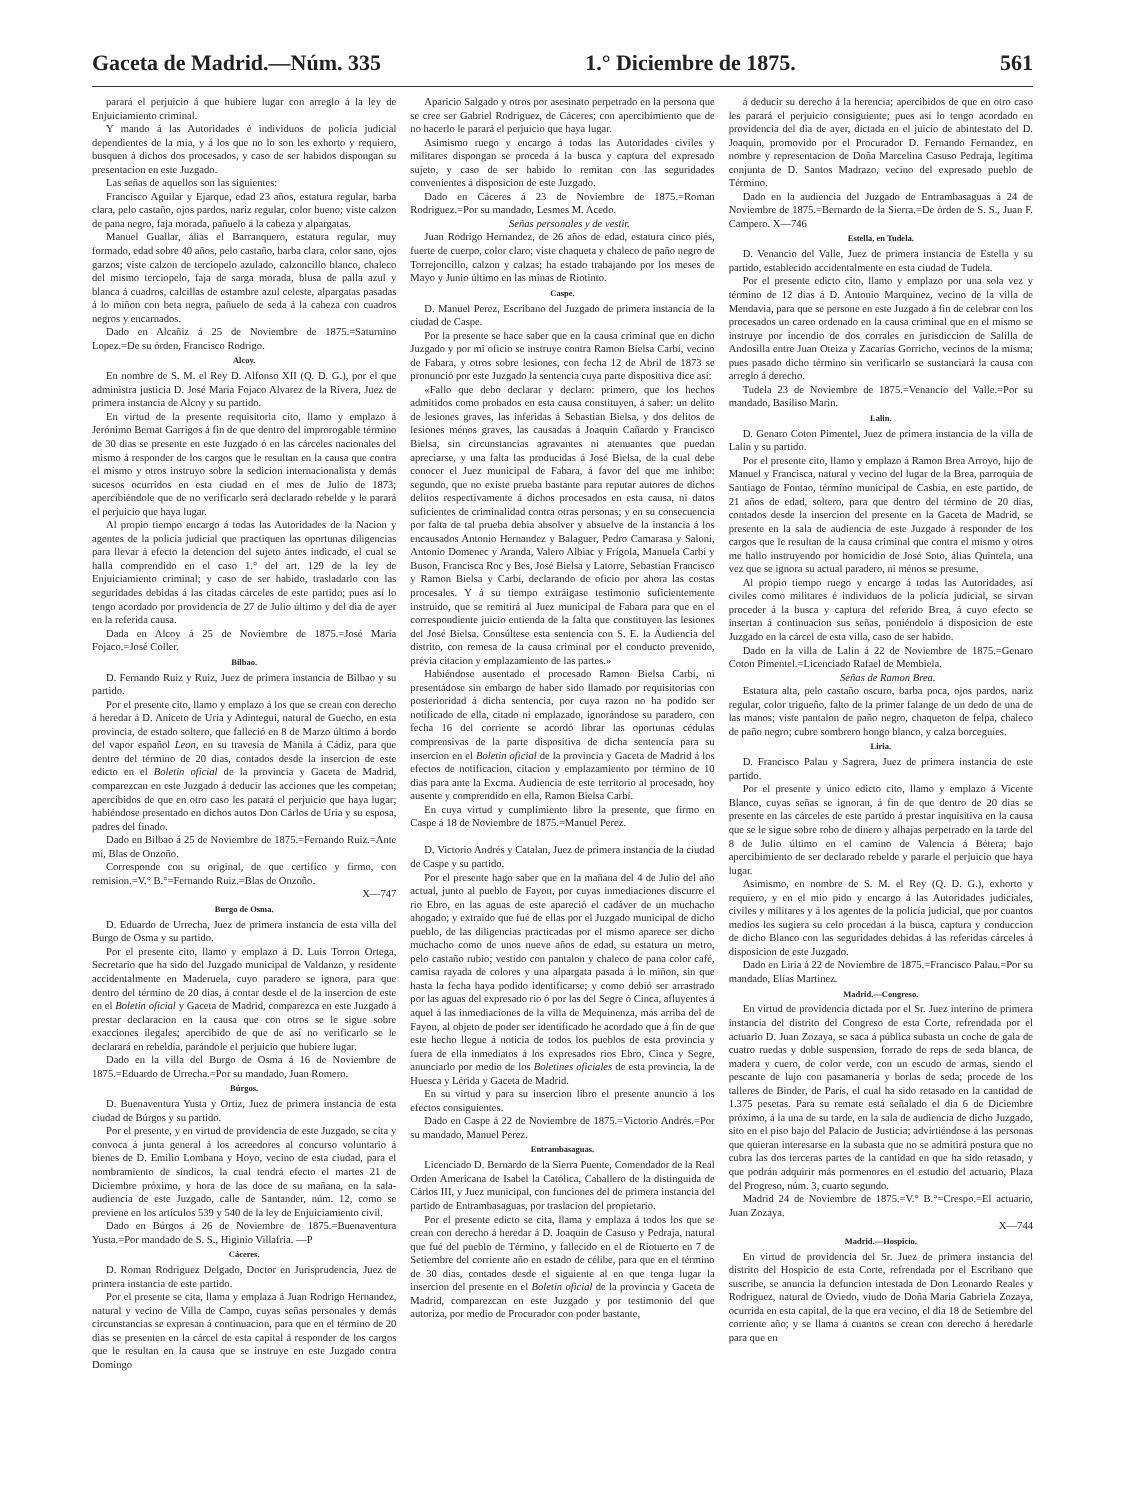Gaceta de Madrid.—Núm. 335 1.° Diciembre de 1875. 561
parará el perjuicio á que hubiere lugar con arreglo á la ley de Enjuiciamiento criminal.
Y mando á las Autoridades é individuos de policía judicial dependientes de la mia, y á los que no lo son les exhorto y requiero, busquen á dichos dos procesados, y caso de ser habidos dispongan su presentacion en este Juzgado.
Las señas de aquellos son las siguientes:
Francisco Aguilar y Ejarque, edad 23 años, estatura regular, barba clara, pelo castaño, ojos pardos, nariz regular, color bueno; viste calzon de pana negro, faja morada, pañuelo á la cabeza y alpargatas.
Manuel Guallar, álias el Barranquero, estatura regular, muy formado, edad sobre 40 años, pelo castaño, barba clara, color sano, ojos garzos; viste calzon de terciopelo azulado, calzoncillo blanco, chaleco del mismo terciopelo, faja de sarga morada, blusa de palla azul y blanca á cuadros, calcillas de estambre azul celeste, alpargatas pasadas á lo miñon con beta negra, pañuelo de seda á la cabeza con cuadros negros y encarnados.
Dado en Alcañiz á 25 de Noviembre de 1875.=Saturnino Lopez.=De su órden, Francisco Rodrigo.
Alcoy.
En nombre de S. M. el Rey D. Alfonso XII (Q. D. G.), por el que administra justicia D. José María Fojaco Alvarez de la Rivera, Juez de primera instancia de Alcoy y su partido.
En virtud de la presente requisitoria cito, llamo y emplazo á Jerónimo Bernat Garrigos á fin de que dentro del improrogable término de 30 dias se presente en este Juzgado ó en las cárceles nacionales del mismo á responder de los cargos que le resultan en la causa que contra el mismo y otros instruyo sobre la sedicion internacionalista y demás sucesos ocurridos en esta ciudad en el mes de Julio de 1873; apercibiéndole que de no verificarlo será declarado rebelde y le parará el perjuicio que haya lugar.
Al propio tiempo encargo á todas las Autoridades de la Nacion y agentes de la policía judicial que practiquen las oportunas diligencias para llevar á efecto la detencion del sujeto ántes indicado, el cual se halla comprendido en el caso 1.° del art. 129 de la ley de Enjuiciamiento criminal; y caso de ser habido, trasladarlo con las seguridades debidas á las citadas cárceles de este partido; pues así lo tengo acordado por providencia de 27 de Julio último y del dia de ayer en la referida causa.
Dada en Alcoy á 25 de Noviembre de 1875.=José María Fojaco.=José Coller.
Bilbao.
D. Fernando Ruiz y Ruiz, Juez de primera instancia de Bilbao y su partido.
Por el presente cito, llamo y emplazo á los que se crean con derecho á heredar á D. Aniceto de Uría y Adíntegui, natural de Guecho, en esta provincia, de estado soltero, que falleció en 8 de Marzo último á bordo del vapor español Leon, en su travesía de Manila á Cádiz, para que dentro del término de 20 dias, contados desde la insercion de este edicto en el Boletin oficial de la provincia y Gaceta de Madrid, comparezcan en este Juzgado á deducir las acciones que les competan; apercibidos de que en otro caso les parará el perjuicio que haya lugar; habiéndose presentado en dichos autos Don Cárlos de Uría y su esposa, padres del finado.
Dado en Bilbao á 25 de Noviembre de 1875.=Fernando Ruiz.=Ante mí, Blas de Onzoño.
Corresponde con su original, de que certifico y firmo, con remision.=V.° B.°=Fernando Ruiz.=Blas de Onzoño.
X—747
Burgo de Osma.
D. Eduardo de Urrecha, Juez de primera instancia de esta villa del Burgo de Osma y su partido.
Por el presente cito, llamo y emplazo á D. Luis Torron Ortega, Secretario que ha sido del Juzgado municipal de Valdanzo, y residente accidentalmente en Maderuela, cuyo paradero se ignora, para que dentro del término de 20 dias, á contar desde el de la insercion de este en el Boletin oficial y Gaceta de Madrid, comparezca en este Juzgado á prestar declaracion en la causa que con otros se le sigue sobre exacciones ilegales; apercibido de que de así no verificarlo se le declarará en rebeldía, parándole el perjuicio que hubiere lugar.
Dado en la villa del Burgo de Osma á 16 de Noviembre de 1875.=Eduardo de Urrecha.=Por su mandado, Juan Romero.
Búrgos.
D. Buenaventura Yusta y Ortiz, Juez de primera instancia de esta ciudad de Búrgos y su partido.
Por el presente, y en virtud de providencia de este Juzgado, se cita y convoca á junta general á los acreedores al concurso voluntario á bienes de D. Emilio Lombana y Hoyo, vecino de esta ciudad, para el nombramiento de síndicos, la cual tendrá efecto el martes 21 de Diciembre próximo, y hora de las doce de su mañana, en la sala-audiencia de este Juzgado, calle de Santander, núm. 12, como se previene en los artículos 539 y 540 de la ley de Enjuiciamiento civil.
Dado en Búrgos á 26 de Noviembre de 1875.=Buenaventura Yusta.=Por mandado de S. S., Higinio Villafria. —P
Cáceres.
D. Roman Rodriguez Delgado, Doctor en Jurisprudencia, Juez de primera instancia de este partido.
Por el presente se cita, llama y emplaza á Juan Rodrigo Hernandez, natural y vecino de Villa de Campo, cuyas señas personales y demás circunstancias se expresan á continuacion, para que en el término de 20 dias se presenten en la cárcel de esta capital á responder de los cargos que le resultan en la causa que se instruye en este Juzgado contra Domingo
Aparicio Salgado y otros por asesinato perpetrado en la persona que se cree ser Gabriel Rodriguez, de Cáceres; con apercibimiento que de no hacerlo le parará el perjuicio que haya lugar.
Asimismo ruego y encargo á todas las Autoridades civiles y militares dispongan se proceda á la busca y captura del expresado sujeto, y caso de ser habido lo remitan con las seguridades convenientes á disposicion de este Juzgado.
Dado en Cáceres á 23 de Noviembre de 1875.=Roman Rodriguez.=Por su mandado, Lesmes M. Acedo.
Señas personales y de vestir.
Juan Rodrigo Hernandez, de 26 años de edad, estatura cinco piés, fuerte de cuerpo, color claro; viste chaqueta y chaleco de paño negro de Torrejoncillo, calzon y calzas; ha estado trabajando por los meses de Mayo y Junio último en las minas de Riotinto.
Caspe.
D. Manuel Perez, Escribano del Juzgado de primera instancia de la ciudad de Caspe.
Por la presente se hace saber que en la causa criminal que en dicho Juzgado y por mi oficio se instruye contra Ramon Bielsa Carbí, vecino de Fabara, y otros sobre lesiones, con fecha 12 de Abril de 1873 se pronunció por este Juzgado la sentencia cuya parte dispositiva dice así:
«Fallo que debo declarar y declaro: primero, que los hechos admitidos como probados en esta causa constituyen, á saber: un delito de lesiones graves, las inferidas á Sebastian Bielsa, y dos delitos de lesiones ménos graves, las causadas á Joaquin Cañardo y Francisco Bielsa, sin circunstancias agravantes ni atenuantes que puedan apreciarse, y una falta las producidas á José Bielsa, de la cual debe conocer el Juez municipal de Fabara, á favor del que me inhibo: segundo, que no existe prueba bastante para reputar autores de dichos delitos respectivamente á dichos procesados en esta causa, ni datos suficientes de criminalidad contra otras personas; y en su consecuencia por falta de tal prueba debia absolver y absuelve de la instancia á los encausados Antonio Hernandez y Balaguer, Pedro Camarasa y Saloni, Antonio Domenec y Aranda, Valero Albiac y Frígola, Manuela Carbí y Buson, Francisca Roc y Bes, José Bielsa y Latorre, Sebastian Francisco y Ramon Bielsa y Carbí, declarando de oficio por ahora las costas procesales. Y á su tiempo extráigase testimonio suficientemente instruido, que se remitirá al Juez municipal de Fabara para que en el correspondiente juicio entienda de la falta que constituyen las lesiones del José Bielsa. Consúltese esta sentencia con S. E. la Audiencia del distrito, con remesa de la causa criminal por el conducto prevenido, prévia citacion y emplazamiento de las partes.»
Habiéndose ausentado el procesado Ramon Bielsa Carbí, ni presentádose sin embargo de haber sido llamado por requisitorias con posterioridad á dicha sentencia, por cuya razon no ha podido ser notificado de ella, citado ni emplazado, ignorándose su paradero, con fecha 16 del corriente se acordó librar las oportunas cédulas comprensivas de la parte dispositiva de dicha sentencia para su insercion en el Boletin oficial de la provincia y Gaceta de Madrid á los efectos de notificacion, citacion y emplazamiento por término de 10 dias para ante la Excma. Audiencia de este territorio al procesado, hoy ausente y comprendido en ella, Ramon Bielsa Carbí.
En cuya virtud y cumplimiento libro la presente, que firmo en Caspe á 18 de Noviembre de 1875.=Manuel Perez.
D. Victorio Andrés y Catalan, Juez de primera instancia de la ciudad de Caspe y su partido.
Por el presente hago saber que en la mañana del 4 de Julio del año actual, junto al pueblo de Fayon, por cuyas inmediaciones discurre el rio Ebro, en las aguas de este apareció el cadáver de un muchacho ahogado; y extraido que fué de ellas por el Juzgado municipal de dicho pueblo, de las diligencias practicadas por el mismo aparece ser dicho muchacho como de unos nueve años de edad, su estatura un metro, pelo castaño rubio; vestido con pantalon y chaleco de pana color café, camisa rayada de colores y una alpargata pasada á lo miñon, sin que hasta la fecha haya podido identificarse; y como debió ser arrastrado por las aguas del expresado rio ó por las del Segre ó Cinca, afluyentes á aquel á las inmediaciones de la villa de Mequinenza, más arriba del de Fayon, al objeto de poder ser identificado he acordado que á fin de que este hecho llegue á noticia de todos los pueblos de esta provincia y fuera de ella inmediatos á los expresados rios Ebro, Cinca y Segre, anunciarlo por medio de los Boletines oficiales de esta provincia, la de Huesca y Lérida y Gaceta de Madrid.
En su virtud y para su insercion libro el presente anuncio á los efectos consiguientes.
Dado en Caspe á 22 de Noviembre de 1875.=Victorio Andrés.=Por su mandado, Manuel Perez.
Entrambasaguas.
Licenciado D. Bernardo de la Sierra Puente, Comendador de la Real Orden Americana de Isabel la Católica, Caballero de la distinguida de Cárlos III, y Juez municipal, con funciones del de primera instancia del partido de Entrambasaguas, por traslacion del propietario.
Por el presente edicto se cita, llama y emplaza á todos los que se crean con derecho á heredar á D. Joaquin de Casuso y Pedraja, natural que fué del pueblo de Término, y fallecido en el de Riotuerto en 7 de Setiembre del corriente año en estado de célibe, para que en el término de 30 dias, contados desde el siguiente al en que tenga lugar la insercion del presente en el Boletin oficial de la provincia y Gaceta de Madrid, comparezcan en este Juzgado y por testimonio del que autoriza, por medio de Procurador con poder bastante,
á deducir su derecho á la herencia; apercibidos de que en otro caso les parará el perjuicio consiguiente; pues así lo tengo acordado en providencia del dia de ayer, dictada en el juicio de abintestato del D. Joaquin, promovido por el Procurador D. Fernando Fernandez, en nombre y representacion de Doña Marcelina Casuso Pedraja, legítima conjunta de D. Santos Madrazo, vecino del expresado pueblo de Término.
Dado en la audiencia del Juzgado de Entrambasaguas á 24 de Noviembre de 1875.=Bernardo de la Sierra.=De órden de S. S., Juan F. Campero. X—746
Estella, en Tudela.
D. Venancio del Valle, Juez de primera instancia de Estella y su partido, establecido accidentalmente en esta ciudad de Tudela.
Por el presente edicto cito, llamo y emplazo por una sola vez y término de 12 dias á D. Antonio Marquinez, vecino de la villa de Mendavia, para que se persone en este Juzgado á fin de celebrar con los procesados un careo ordenado en la causa criminal que en el mismo se instruye por incendio de dos corrales en jurisdiccion de Salilla de Andosilla entre Juan Oteiza y Zacarías Gorricho, vecinos de la misma; pues pasado dicho término sin verificarlo se sustanciará la causa con arreglo á derecho.
Tudela 23 de Noviembre de 1875.=Venancio del Valle.=Por su mandado, Basiliso Marin.
Lalin.
D. Genaro Coton Pimentel, Juez de primera instancia de la villa de Lalin y su partido.
Por el presente cito, llamo y emplazo á Ramon Brea Arroyo, hijo de Manuel y Francisca, natural y vecino del lugar de la Brea, parroquia de Santiago de Fontao, término municipal de Casbia, en este partido, de 21 años de edad, soltero, para que dentro del término de 20 dias, contados desde la insercion del presente en la Gaceta de Madrid, se presente en la sala de audiencia de este Juzgado á responder de los cargos que le resultan de la causa criminal que contra el mismo y otros me hallo instruyendo por homicidio de José Soto, álias Quintela, una vez que se ignora su actual paradero, ni ménos se presume.
Al propio tiempo ruego y encargo á todas las Autoridades, así civiles como militares é individuos de la policía judicial, se sirvan proceder á la busca y captura del referido Brea, á cuyo efecto se insertan á continuacion sus señas, poniéndolo á disposicion de este Juzgado en la cárcel de esta villa, caso de ser habido.
Dado en la villa de Lalin á 22 de Noviembre de 1875.=Genaro Coton Pimentel.=Licenciado Rafael de Membiela.
Señas de Ramon Brea.
Estatura alta, pelo castaño oscuro, barba poca, ojos pardos, nariz regular, color trigueño, falto de la primer falange de un dedo de una de las manos; viste pantalon de paño negro, chaqueton de felpa, chaleco de paño negro; cubre sombrero hongo blanco, y calza borceguíes.
Liria.
D. Francisco Palau y Sagrera, Juez de primera instancia de este partido.
Por el presente y único edicto cito, llamo y emplazo á Vicente Blanco, cuyas señas se ignoran, á fin de que dentro de 20 dias se presente en las cárceles de este partido á prestar inquisitiva en la causa que se le sigue sobre robo de dinero y alhajas perpetrado en la tarde del 8 de Julio último en el camino de Valencia á Bétera; bajo apercibimiento de ser declarado rebelde y pararle el perjuicio que haya lugar.
Asimismo, en nombre de S. M. el Rey (Q. D. G.), exhorto y requiero, y en el mio pido y encargo á las Autoridades judiciales, civiles y militares y á los agentes de la policía judicial, que por cuantos medios les sugiera su celo procedan á la busca, captura y conduccion de dicho Blanco con las seguridades debidas á las referidas cárceles á disposicion de este Juzgado.
Dado en Liria á 22 de Noviembre de 1875.=Francisco Palau.=Por su mandado, Elías Martinez.
Madrid.—Congreso.
En virtud de providencia dictada por el Sr. Juez interino de primera instancia del distrito del Congreso de esta Corte, refrendada por el actuario D. Juan Zozaya, se saca á pública subasta un coche de gala de cuatro ruedas y doble suspension, forrado de reps de seda blanca, de madera y cuero, de color verde, con un escudo de armas, siendo el pescante de lujo con pasamanería y borlas de seda; procede de los talleres de Binder, de París, el cual ha sido retasado en la cantidad de 1.375 pesetas. Para su remate está señalado el dia 6 de Diciembre próximo, á la una de su tarde, en la sala de audiencia de dicho Juzgado, sito en el piso bajo del Palacio de Justicia; advirtiéndose á las personas que quieran interesarse en la subasta que no se admitirá postura que no cubra las dos terceras partes de la cantidad en que ha sido retasado, y que podrán adquirir más pormenores en el estudio del actuario, Plaza del Progreso, núm. 3, cuarto segundo.
Madrid 24 de Noviembre de 1875.=V.° B.°=Crespo.=El actuario, Juan Zozaya.
X—744
Madrid.—Hospicio.
En virtud de providencia del Sr. Juez de primera instancia del distrito del Hospicio de esta Corte, refrendada por el Escribano que suscribe, se anuncia la defuncion intestada de Don Leonardo Reales y Rodriguez, natural de Oviedo, viudo de Doña María Gabriela Zozaya, ocurrida en esta capital, de la que era vecino, el dia 18 de Setiembre del corriente año; y se llama á cuantos se crean con derecho á heredarle para que en